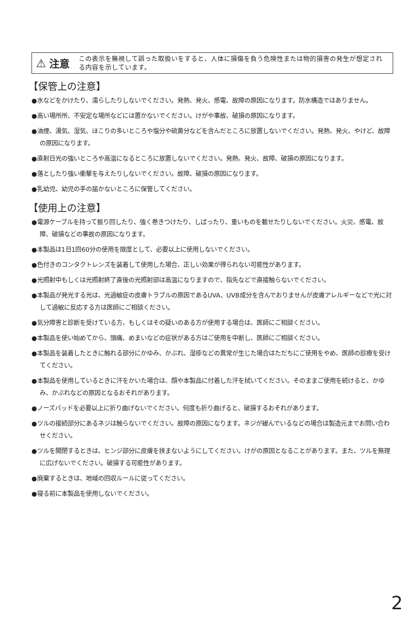⚠ 注意 この表示を無視して誤った取扱いをすると、人体に損傷を負う危険性または物的損害の発生が想定される内容を示しています。
【保管上の注意】
●水などをかけたり、濡らしたりしないでください。発熱、発火、感電、故障の原因になります。防水構造ではありません。
●高い場所所、不安定な場所などには置かないでください。けがや事故、破損の原因になります。
●油煙、湯気、湿気、ほこりの多いところや塩分や硫黄分などを含んだところに放置しないでください。発熱、発火、やけど、故障の原因になります。
●直射日光の強いところや高温になるところに放置しないでください。発熱、発火、故障、破損の原因になります。
●落としたり強い衝撃を与えたりしないでください。故障、破損の原因になります。
●乳幼児、幼児の手の届かないところに保管してください。
【使用上の注意】
●電源ケーブルを持って振り回したり、強く巻きつけたり、しばったり、重いものを載せたりしないでください。火災、感電、故障、破損などの事故の原因になります。
●本製品は1日1回60分の使用を限度として、必要以上に使用しないでください。
●色付きのコンタクトレンズを装着して使用した場合、正しい効果が得られない可能性があります。
●光照射中もしくは光照射終了直後の光照射部は高温になりますので、指先などで直接触らないでください。
●本製品が発光する光は、光過敏症の皮膚トラブルの原因であるUVA、UVB成分を含んでおりませんが皮膚アレルギーなどで光に対して過敏に反応する方は医師にご相談ください。
●気分障害と診断を受けている方、もしくはその疑いのある方が使用する場合は、医師にご相談ください。
●本製品を使い始めてから、頭痛、めまいなどの症状がある方はご使用を中断し、医師にご相談ください。
●本製品を装着したときに触れる部分にかゆみ、かぶれ、湿疹などの異常が生じた場合はただちにご使用をやめ、医師の診療を受けてください。
●本製品を使用しているときに汗をかいた場合は、顔や本製品に付着した汗を拭いてください。そのままご使用を続けると、かゆみ、かぶれなどの原因となるおそれがあります。
●ノーズパッドを必要以上に折り曲げないでください。何度も折り曲げると、破損するおそれがあります。
●ツルの接続部分にあるネジは触らないでください。故障の原因になります。ネジが緩んでいるなどの場合は製造元までお問い合わせください。
●ツルを開閉するときは、ヒンジ部分に皮膚を挟まないようにしてください。けがの原因となることがあります。また、ツルを無理に広げないでください。破損する可能性があります。
●廃棄するときは、地域の回収ルールに従ってください。
●寝る前に本製品を使用しないでください。
2